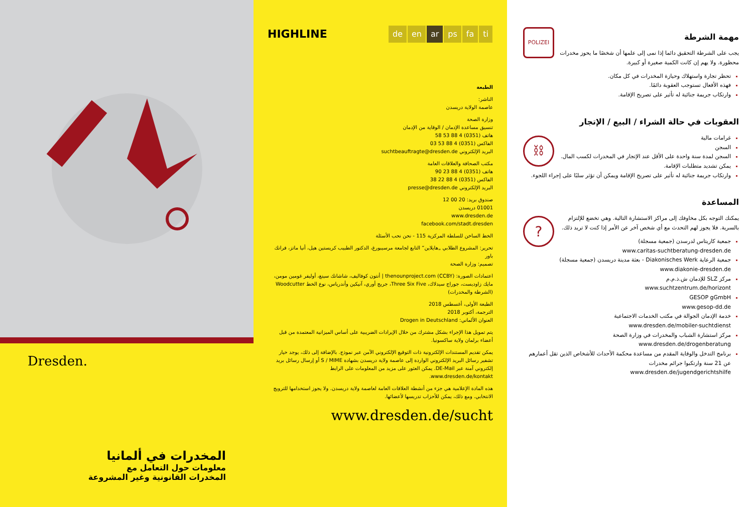Dresden.
المخدرات في ألمانيا
معلومات حول التعامل مع
المخدرات القانونية وغير المشروعة
HIGHLINE
de en ar ps fa ti
الطبعة
الناشر:
عاصمة الولاية دريسدن
وزارة الصحة
تنسيق مساعدة الإدمان / الوقاية من الإدمان
هاتف (0351) 4 88 53 58
الفاكس (0351) 4 88 53 03
البريد الإلكتروني suchtbeauftragte@dresden.de
مكتب الصحافة والعلاقات العامة
هاتف (0351) 4 88 23 90
الفاكس (0351) 4 88 22 38
البريد الإلكتروني presse@dresden.de
صندوق بريد: 20 00 12
01001 دريسدن
www.dresden.de
facebook.com/stadt.dresden
الخط الساخن للسلطة المركزية 115 - نحن نحب الأسئلة
تحرير: المشروع الطلابي „هايلاين“ التابع لجامعة مرسيبورغ، الدكتور الطبيب كريستين هيل، أنيا ماتز، فرانك باور
تصميم: وزارة الصحة
اعتمادات الصورة: thenounproject.com (CCBY) | أنتون كوفاليف، شاشانك سينغ، أوليفر غومين مومن، مايك زاوديست، جوراج سيدلاك، Three Six Five، جريج أوري، آنيكين وأندرياس، نوع الخط Woodcutter (الشرطة والمخدرات)
الطبعة الأولى، أغسطس 2018
الترجمة، أكتوبر 2018
العنوان الألماني: Drogen in Deutschland
يتم تمويل هذا الإجراء بشكل مشترك من خلال الإيرادات الضريبية على أساس الميزانية المعتمدة من قبل أعضاء برلمان ولاية ساكسونيا.
يمكن تقديم المستندات الإلكترونية ذات التوقيع الإلكتروني الآمن عبر نموذج. بالإضافة إلى ذلك، يوجد خيار تشفير رسائل البريد الإلكتروني الواردة إلى عاصمة ولاية دريسدن بشهادة S / MIME أو إرسال رسائل بريد إلكتروني آمنة عبر DE-Mail. يمكن العثور على مزيد من المعلومات على الرابط www.dresden.de/kontakt.
هذه المادة الإعلامية هي جزء من أنشطة العلاقات العامة لعاصمة ولاية دريسدن. ولا يجوز استخدامها للترويج الانتخابي. ومع ذلك، يمكن للأحزاب تدريسها لأعضائها.
www.dresden.de/sucht
POLIZEI
مهمة الشرطة
يجب على الشرطة التحقيق دائما إذا نمى إلى علمها أن شخصًا ما يحوز مخدرات محظورة. ولا يهم إن كانت الكمية صغيرة أو كبيرة.
تحظر تجارة واستهلاك وحيازة المخدرات في كل مكان.
فهذه الأفعال تستوجب العقوبة دائمًا.
وارتكاب جريمة جنائية له تأثير على تصريح الإقامة.
العقوبات في حالة الشراء / البيع / الإتجار
⛓
غرامات مالية
السجن
السجن لمدة سنة واحدة على الأقل عند الإتجار في المخدرات لكسب المال.
يمكن تشديد متطلبات الإقامة.
وارتكاب جريمة جنائية له تأثير على تصريح الإقامة ويمكن أن تؤثر سلبًا على إجراء اللجوء.
المساعدة
?
يمكنك التوجه بكل مخاوفك إلى مراكز الاستشارة التالية. وهي تخضع للإلتزام بالسرية. فلا يجوز لهم التحدث مع أي شخص آخر عن الأمر إذا كنت لا تريد ذلك.
جمعية كاريتاس لدرسدن (جمعية مسجلة)
www.caritas-suchtberatung-dresden.de
جمعية الرعاية Diakonisches Werk - بعثة مدينة دريسدن (جمعية مسجلة)
www.diakonie-dresden.de
مركز SLZ للإدمان ش.ذ.م.م
www.suchtzentrum.de/horizont
GESOP gGmbH
www.gesop-dd.de
خدمة الإدمان الجوالة في مكتب الخدمات الاجتماعية
www.dresden.de/mobiler-suchtdienst
مركز استشارة الشباب والمخدرات في وزارة الصحة
www.dresden.de/drogenberatung
برنامج التدخل والوقاية المقدم من مساعدة محكمة الأحداث للأشخاص الذين تقل أعمارهم عن 21 سنة وارتكبوا جرائم مخدرات
www.dresden.de/jugendgerichtshilfe